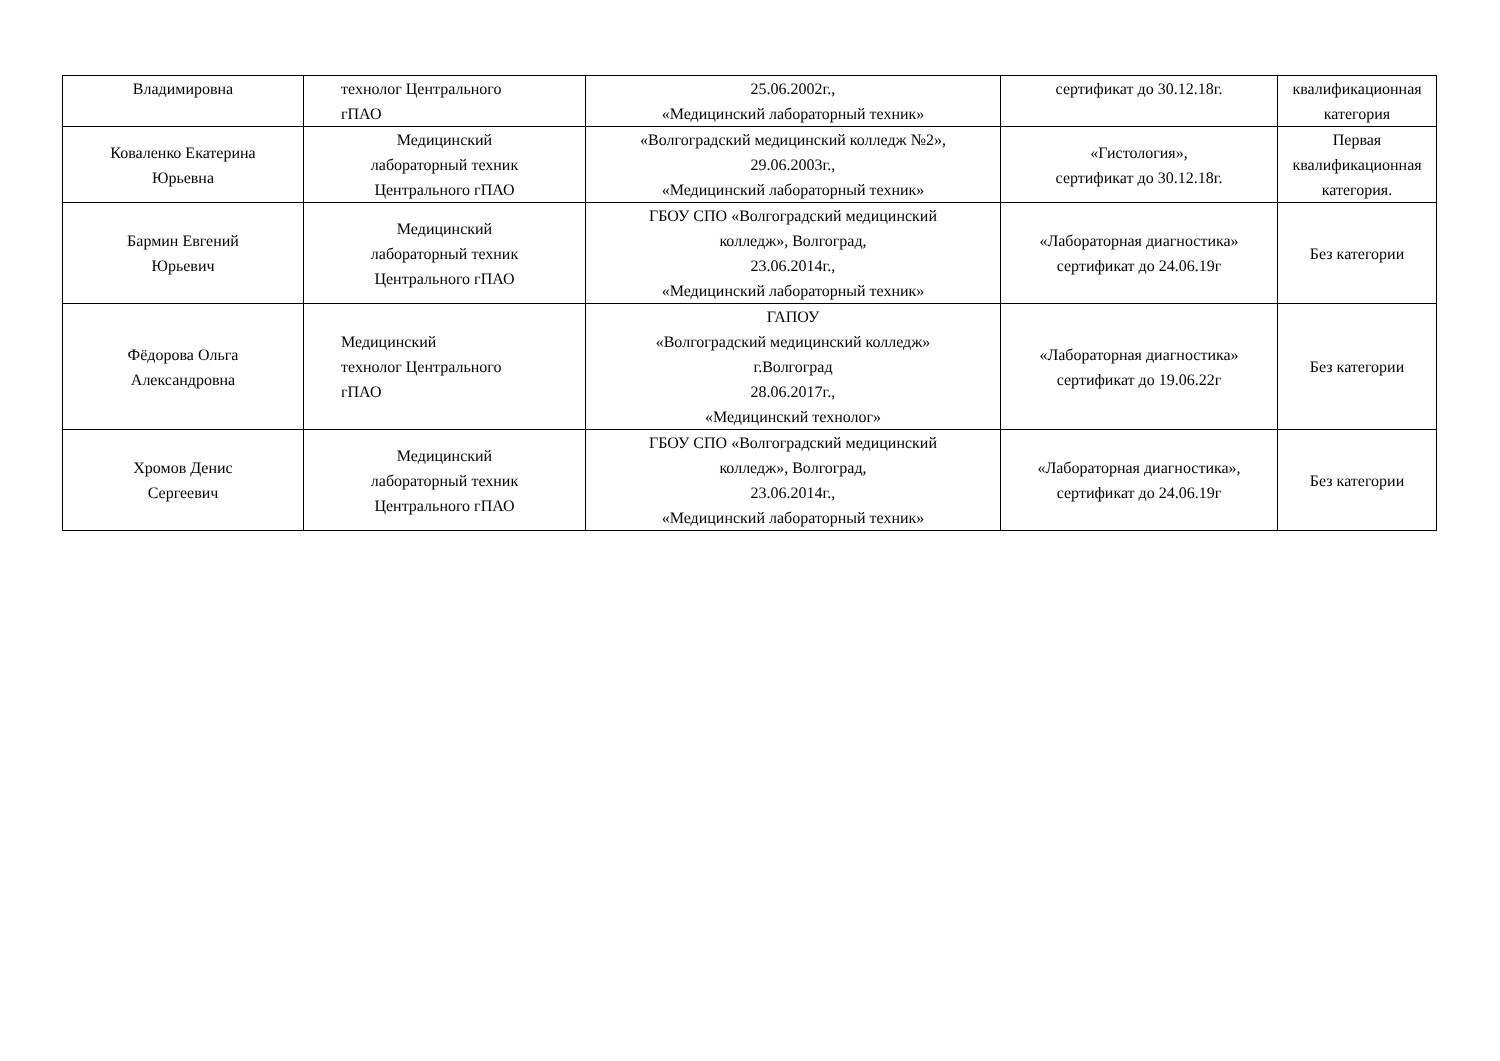| Владимировна | технолог Центрального гПАО | 25.06.2002г., «Медицинский лабораторный техник» | сертификат до 30.12.18г. | квалификационная категория |
| Коваленко Екатерина Юрьевна | Медицинский лабораторный техник Центрального гПАО | «Волгоградский медицинский колледж №2», 29.06.2003г., «Медицинский лабораторный техник» | «Гистология», сертификат до 30.12.18г. | Первая квалификационная категория. |
| Бармин Евгений Юрьевич | Медицинский лабораторный техник Центрального гПАО | ГБОУ СПО «Волгоградский медицинский колледж», Волгоград, 23.06.2014г., «Медицинский лабораторный техник» | «Лабораторная диагностика» сертификат до 24.06.19г | Без категории |
| Фёдорова Ольга Александровна | Медицинский технолог Центрального гПАО | ГАПОУ «Волгоградский медицинский колледж» г.Волгоград 28.06.2017г., «Медицинский технолог» | «Лабораторная диагностика» сертификат до 19.06.22г | Без категории |
| Хромов Денис Сергеевич | Медицинский лабораторный техник Центрального гПАО | ГБОУ СПО «Волгоградский медицинский колледж», Волгоград, 23.06.2014г., «Медицинский лабораторный техник» | «Лабораторная диагностика», сертификат до 24.06.19г | Без категории |